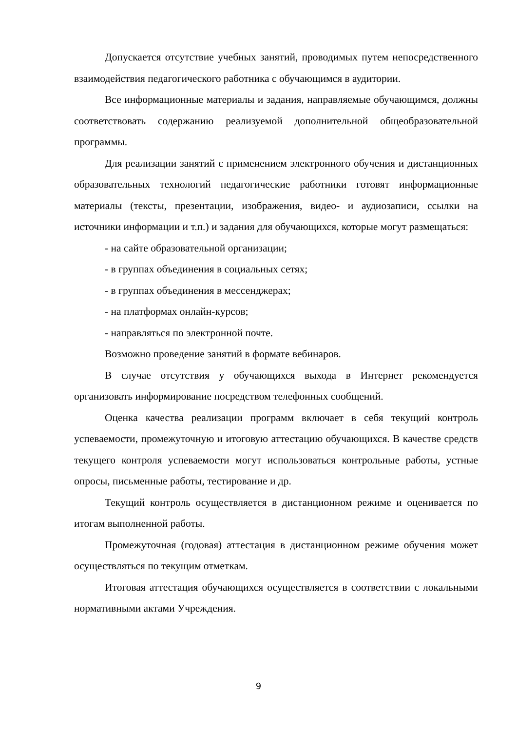Допускается отсутствие учебных занятий, проводимых путем непосредственного взаимодействия педагогического работника с обучающимся в аудитории.
Все информационные материалы и задания, направляемые обучающимся, должны соответствовать содержанию реализуемой дополнительной общеобразовательной программы.
Для реализации занятий с применением электронного обучения и дистанционных образовательных технологий педагогические работники готовят информационные материалы (тексты, презентации, изображения, видео- и аудиозаписи, ссылки на источники информации и т.п.) и задания для обучающихся, которые могут размещаться:
- на сайте образовательной организации;
- в группах объединения в социальных сетях;
- в группах объединения в мессенджерах;
- на платформах онлайн-курсов;
- направляться по электронной почте.
Возможно проведение занятий в формате вебинаров.
В случае отсутствия у обучающихся выхода в Интернет рекомендуется организовать информирование посредством телефонных сообщений.
Оценка качества реализации программ включает в себя текущий контроль успеваемости, промежуточную и итоговую аттестацию обучающихся. В качестве средств текущего контроля успеваемости могут использоваться контрольные работы, устные опросы, письменные работы, тестирование и др.
Текущий контроль осуществляется в дистанционном режиме и оценивается по итогам выполненной работы.
Промежуточная (годовая) аттестация в дистанционном режиме обучения может осуществляться по текущим отметкам.
Итоговая аттестация обучающихся осуществляется в соответствии с локальными нормативными актами Учреждения.
9